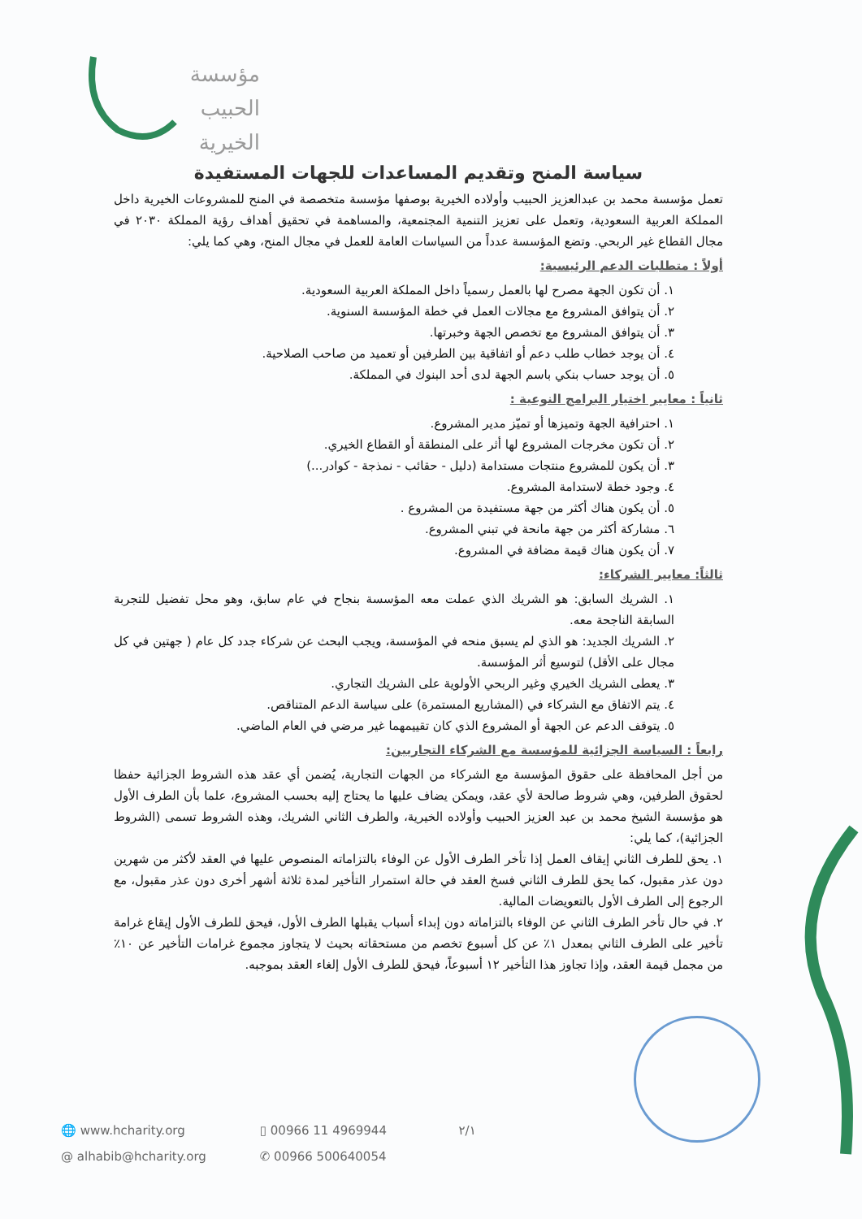مؤسسة
الحبيب
الخيرية
سياسة المنح وتقديم المساعدات للجهات المستفيدة
تعمل مؤسسة محمد بن عبدالعزيز الحبيب وأولاده الخيرية بوصفها مؤسسة متخصصة في المنح للمشروعات الخيرية داخل المملكة العربية السعودية، وتعمل على تعزيز التنمية المجتمعية، والمساهمة في تحقيق أهداف رؤية المملكة ٢٠٣٠ في مجال القطاع غير الربحي. وتضع المؤسسة عدداً من السياسات العامة للعمل في مجال المنح، وهي كما يلي:
أولاً : متطلبات الدعم الرئيسية:
١. أن تكون الجهة مصرح لها بالعمل رسمياً داخل المملكة العربية السعودية.
٢. أن يتوافق المشروع مع مجالات العمل في خطة المؤسسة السنوية.
٣. أن يتوافق المشروع مع تخصص الجهة وخبرتها.
٤. أن يوجد خطاب طلب دعم أو اتفاقية بين الطرفين أو تعميد من صاحب الصلاحية.
٥. أن يوجد حساب بنكي باسم الجهة لدى أحد البنوك في المملكة.
ثانياً : معايير اختيار البرامج النوعية :
١. احترافية الجهة وتميزها أو تميّز مدير المشروع.
٢. أن تكون مخرجات المشروع لها أثر على المنطقة أو القطاع الخيري.
٣. أن يكون للمشروع منتجات مستدامة (دليل - حقائب - نمذجة - كوادر...)
٤. وجود خطة لاستدامة المشروع.
٥. أن يكون هناك أكثر من جهة مستفيدة من المشروع .
٦. مشاركة أكثر من جهة مانحة في تبني المشروع.
٧. أن يكون هناك قيمة مضافة في المشروع.
ثالثاً: معايير الشركاء:
١. الشريك السابق: هو الشريك الذي عملت معه المؤسسة بنجاح في عام سابق، وهو محل تفضيل للتجربة السابقة الناجحة معه.
٢. الشريك الجديد: هو الذي لم يسبق منحه في المؤسسة، ويجب البحث عن شركاء جدد كل عام ( جهتين في كل مجال على الأقل) لتوسيع أثر المؤسسة.
٣. يعطى الشريك الخيري وغير الربحي الأولوية على الشريك التجاري.
٤. يتم الاتفاق مع الشركاء في (المشاريع المستمرة) على سياسة الدعم المتناقص.
٥. يتوقف الدعم عن الجهة أو المشروع الذي كان تقييمهما غير مرضي في العام الماضي.
رابعاً : السياسة الجزائية للمؤسسة مع الشركاء التجاريين:
من أجل المحافظة على حقوق المؤسسة مع الشركاء من الجهات التجارية، يُضمن أي عقد هذه الشروط الجزائية حفظا لحقوق الطرفين، وهي شروط صالحة لأي عقد، ويمكن يضاف عليها ما يحتاج إليه بحسب المشروع، علما بأن الطرف الأول هو مؤسسة الشيخ محمد بن عبد العزيز الحبيب وأولاده الخيرية، والطرف الثاني الشريك، وهذه الشروط تسمى (الشروط الجزائية)، كما يلي:
١. يحق للطرف الثاني إيقاف العمل إذا تأخر الطرف الأول عن الوفاء بالتزاماته المنصوص عليها في العقد لأكثر من شهرين دون عذر مقبول، كما يحق للطرف الثاني فسخ العقد في حالة استمرار التأخير لمدة ثلاثة أشهر أخرى دون عذر مقبول، مع الرجوع إلى الطرف الأول بالتعويضات المالية.
٢. في حال تأخر الطرف الثاني عن الوفاء بالتزاماته دون إبداء أسباب يقبلها الطرف الأول، فيحق للطرف الأول إيقاع غرامة تأخير على الطرف الثاني بمعدل ١٪ عن كل أسبوع تخصم من مستحقاته بحيث لا يتجاوز مجموع غرامات التأخير عن ١٠٪ من مجمل قيمة العقد، وإذا تجاوز هذا التأخير ١٢ أسبوعاً، فيحق للطرف الأول إلغاء العقد بموجبه.
🌐 www.hcharity.org ▯ 00966 11 4969944 ٢/١
@ alhabib@hcharity.org ✆ 00966 500640054